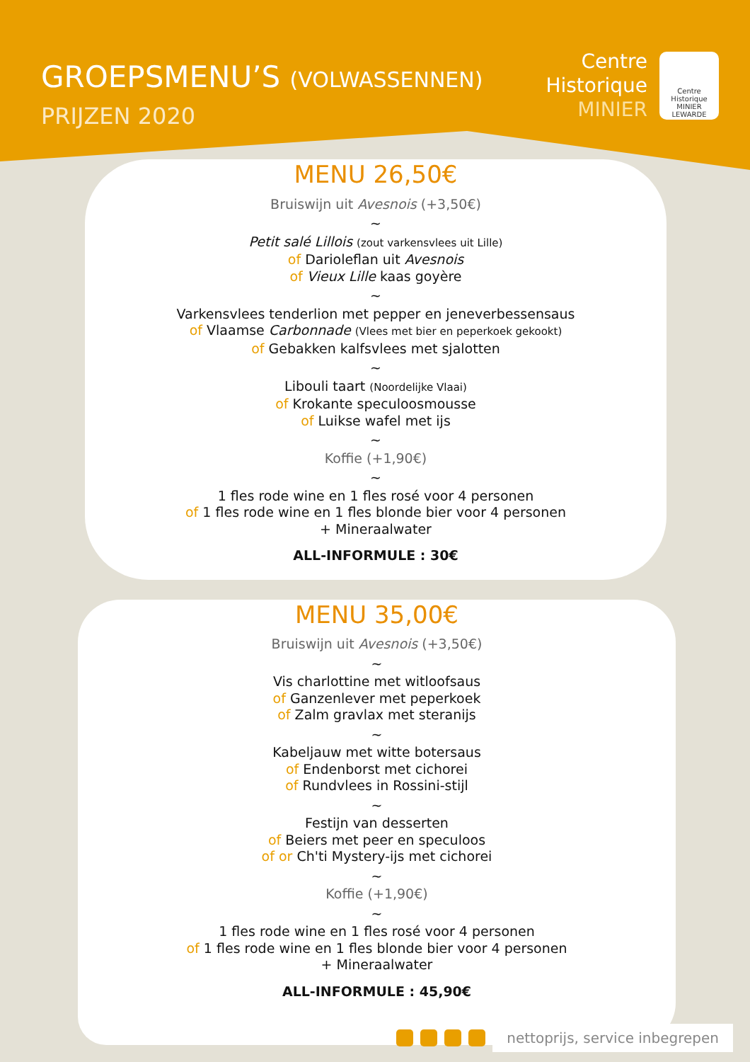GROEPSMENU’S (VOLWASSENNEN)
PRIJZEN 2020
Centre
Historique
MINIER
Centre Historique MINIER LEWARDE
MENU 26,50€
Bruiswijn uit Avesnois (+3,50€)
~
Petit salé Lillois (zout varkensvlees uit Lille)
of Darioleflan uit Avesnois
of Vieux Lille kaas goyère
~
Varkensvlees tenderlion met pepper en jeneverbessensaus
of Vlaamse Carbonnade (Vlees met bier en peperkoek gekookt)
of Gebakken kalfsvlees met sjalotten
~
Libouli taart (Noordelijke Vlaai)
of Krokante speculoosmousse
of Luikse wafel met ijs
~
Koffie (+1,90€)
~
1 fles rode wine en 1 fles rosé voor 4 personen
of 1 fles rode wine en 1 fles blonde bier voor 4 personen
+ Mineraalwater
ALL-INFORMULE : 30€
MENU 35,00€
Bruiswijn uit Avesnois (+3,50€)
~
Vis charlottine met witloofsaus
of Ganzenlever met peperkoek
of Zalm gravlax met steranijs
~
Kabeljauw met witte botersaus
of Endenborst met cichorei
of Rundvlees in Rossini-stijl
~
Festijn van desserten
of Beiers met peer en speculoos
of or Ch'ti Mystery-ijs met cichorei
~
Koffie (+1,90€)
~
1 fles rode wine en 1 fles rosé voor 4 personen
of 1 fles rode wine en 1 fles blonde bier voor 4 personen
+ Mineraalwater
ALL-INFORMULE : 45,90€
nettoprijs, service inbegrepen